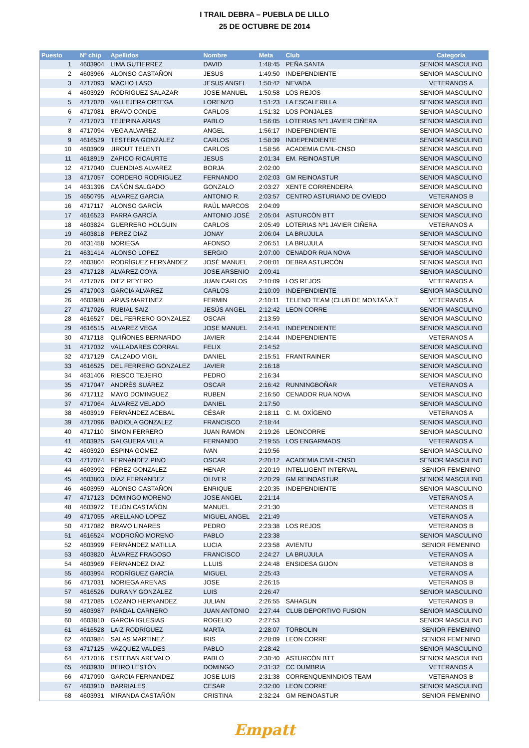I TRAIL DEBRA – PUEBLA DE LILLO
25 DE OCTUBRE DE 2014
| Puesto | Nº chip | Apellidos | Nombre | Meta | Club | Categoría |
| --- | --- | --- | --- | --- | --- | --- |
| 1 | 4603904 | LIMA GUTIERREZ | DAVID | 1:48:45 | PEÑA SANTA | SENIOR MASCULINO |
| 2 | 4603966 | ALONSO CASTAÑON | JESUS | 1:49:50 | INDEPENDIENTE | SENIOR MASCULINO |
| 3 | 4717093 | MACHO LASO | JESUS ANGEL | 1:50:42 | NEVADA | VETERANOS A |
| 4 | 4603929 | RODRIGUEZ SALAZAR | JOSE MANUEL | 1:50:58 | LOS REJOS | SENIOR MASCULINO |
| 5 | 4717020 | VALLEJERA ORTEGA | LORENZO | 1:51:23 | LA ESCALERILLA | SENIOR MASCULINO |
| 6 | 4717081 | BRAVO CONDE | CARLOS | 1:51:32 | LOS PONJALES | SENIOR MASCULINO |
| 7 | 4717073 | TEJERINA ARIAS | PABLO | 1:56:05 | LOTERIAS Nº1 JAVIER CIÑERA | SENIOR MASCULINO |
| 8 | 4717094 | VEGA ALVAREZ | ANGEL | 1:56:17 | INDEPENDIENTE | SENIOR MASCULINO |
| 9 | 4616529 | TESTERA GONZÁLEZ | CARLOS | 1:58:39 | INDEPENDIENTE | SENIOR MASCULINO |
| 10 | 4603909 | JIROUT TELENTI | CARLOS | 1:58:56 | ACADEMIA CIVIL-CNSO | SENIOR MASCULINO |
| 11 | 4618919 | ZAPICO RICAURTE | JESUS | 2:01:34 | EM. REINOASTUR | SENIOR MASCULINO |
| 12 | 4717040 | CUENDIAS ALVAREZ | BORJA | 2:02:00 | | SENIOR MASCULINO |
| 13 | 4717057 | CORDERO RODRIGUEZ | FERNANDO | 2:02:03 | GM REINOASTUR | SENIOR MASCULINO |
| 14 | 4631396 | CAÑÓN SALGADO | GONZALO | 2:03:27 | XENTE CORRENDERA | SENIOR MASCULINO |
| 15 | 4650795 | ALVAREZ GARCIA | ANTONIO R. | 2:03:57 | CENTRO ASTURIANO DE OVIEDO | VETERANOS B |
| 16 | 4717117 | ALONSO GARCÍA | RAÚL MARCOS | 2:04:09 | | SENIOR MASCULINO |
| 17 | 4616523 | PARRA GARCÍA | ANTONIO JOSÉ | 2:05:04 | ASTURCÓN BTT | SENIOR MASCULINO |
| 18 | 4603824 | GUERRERO HOLGUIN | CARLOS | 2:05:49 | LOTERIAS Nº1 JAVIER CIÑERA | VETERANOS A |
| 19 | 4603818 | PEREZ DIAZ | JONAY | 2:06:04 | LA BRUJULA | SENIOR MASCULINO |
| 20 | 4631458 | NORIEGA | AFONSO | 2:06:51 | LA BRUJULA | SENIOR MASCULINO |
| 21 | 4631414 | ALONSO LOPEZ | SERGIO | 2:07:00 | CENADOR RUA NOVA | SENIOR MASCULINO |
| 22 | 4603804 | RODRÍGUEZ FERNÁNDEZ | JOSÉ MANUEL | 2:08:01 | DEBRA ASTURCÓN | SENIOR MASCULINO |
| 23 | 4717128 | ALVAREZ COYA | JOSE ARSENIO | 2:09:41 | | SENIOR MASCULINO |
| 24 | 4717076 | DIEZ REYERO | JUAN CARLOS | 2:10:09 | LOS REJOS | VETERANOS A |
| 25 | 4717003 | GARCIA ALVAREZ | CARLOS | 2:10:09 | INDEPENDIENTE | SENIOR MASCULINO |
| 26 | 4603988 | ARIAS MARTINEZ | FERMIN | 2:10:11 | TELENO TEAM (CLUB DE MONTAÑA T | VETERANOS A |
| 27 | 4717026 | RUBIAL SAIZ | JESÚS ANGEL | 2:12:42 | LEON CORRE | SENIOR MASCULINO |
| 28 | 4616527 | DEL FERRERO GONZALEZ | OSCAR | 2:13:59 | | SENIOR MASCULINO |
| 29 | 4616515 | ALVAREZ VEGA | JOSE MANUEL | 2:14:41 | INDEPENDIENTE | SENIOR MASCULINO |
| 30 | 4717118 | QUIÑONES BERNARDO | JAVIER | 2:14:44 | INDEPENDIENTE | VETERANOS A |
| 31 | 4717032 | VALLADARES CORRAL | FELIX | 2:14:52 | | SENIOR MASCULINO |
| 32 | 4717129 | CALZADO VIGIL | DANIEL | 2:15:51 | FRANTRAINER | SENIOR MASCULINO |
| 33 | 4616525 | DEL FERRERO GONZALEZ | JAVIER | 2:16:18 | | SENIOR MASCULINO |
| 34 | 4631406 | RIESCO TEJEIRO | PEDRO | 2:16:34 | | SENIOR MASCULINO |
| 35 | 4717047 | ANDRÉS SUÁREZ | OSCAR | 2:16:42 | RUNNINGBOÑAR | VETERANOS A |
| 36 | 4717112 | MAYO DOMINGUEZ | RUBEN | 2:16:50 | CENADOR RUA NOVA | SENIOR MASCULINO |
| 37 | 4717064 | ÁLVAREZ VELADO | DANIEL | 2:17:50 | | SENIOR MASCULINO |
| 38 | 4603919 | FERNÁNDEZ ACEBAL | CÉSAR | 2:18:11 | C. M. OXÍGENO | VETERANOS A |
| 39 | 4717096 | BADIOLA GONZALEZ | FRANCISCO | 2:18:44 | | SENIOR MASCULINO |
| 40 | 4717110 | SIMON FERRERO | JUAN RAMON | 2:19:26 | LEONCORRE | SENIOR MASCULINO |
| 41 | 4603925 | GALGUERA VILLA | FERNANDO | 2:19:55 | LOS ENGARMAOS | VETERANOS A |
| 42 | 4603920 | ESPINA GOMEZ | IVAN | 2:19:56 | | SENIOR MASCULINO |
| 43 | 4717074 | FERNANDEZ PINO | OSCAR | 2:20:12 | ACADEMIA CIVIL-CNSO | SENIOR MASCULINO |
| 44 | 4603992 | PÉREZ GONZALEZ | HENAR | 2:20:19 | INTELLIGENT INTERVAL | SENIOR FEMENINO |
| 45 | 4603803 | DIAZ FERNANDEZ | OLIVER | 2:20:29 | GM REINOASTUR | SENIOR MASCULINO |
| 46 | 4603959 | ALONSO CASTAÑON | ENRIQUE | 2:20:35 | INDEPENDIENTE | SENIOR MASCULINO |
| 47 | 4717123 | DOMINGO MORENO | JOSE ANGEL | 2:21:14 | | VETERANOS A |
| 48 | 4603972 | TEJÓN CASTAÑÓN | MANUEL | 2:21:30 | | VETERANOS B |
| 49 | 4717055 | ARELLANO LOPEZ | MIGUEL ANGEL | 2:21:49 | | VETERANOS A |
| 50 | 4717082 | BRAVO LINARES | PEDRO | 2:23:38 | LOS REJOS | VETERANOS B |
| 51 | 4616524 | MODROÑO MORENO | PABLO | 2:23:38 | | SENIOR MASCULINO |
| 52 | 4603999 | FERNÁNDEZ MATILLA | LUCIA | 2:23:58 | AVIENTU | SENIOR FEMENINO |
| 53 | 4603820 | ÁLVAREZ FRAGOSO | FRANCISCO | 2:24:27 | LA BRUJULA | VETERANOS A |
| 54 | 4603969 | FERNANDEZ DIAZ | L.LUIS | 2:24:48 | ENSIDESA GIJON | VETERANOS B |
| 55 | 4603994 | RODRÍGUEZ GARCÍA | MIGUEL | 2:25:43 | | VETERANOS A |
| 56 | 4717031 | NORIEGA ARENAS | JOSE | 2:26:15 | | VETERANOS B |
| 57 | 4616526 | DURANY GONZÁLEZ | LUIS | 2:26:47 | | SENIOR MASCULINO |
| 58 | 4717085 | LOZANO HERNANDEZ | JULIAN | 2:26:55 | SAHAGUN | VETERANOS B |
| 59 | 4603987 | PARDAL CARNERO | JUAN ANTONIO | 2:27:44 | CLUB DEPORTIVO FUSION | SENIOR MASCULINO |
| 60 | 4603810 | GARCIA IGLESIAS | ROGELIO | 2:27:53 | | SENIOR MASCULINO |
| 61 | 4616528 | LAIZ RODRÍGUEZ | MARTA | 2:28:07 | TORBOLIN | SENIOR FEMENINO |
| 62 | 4603984 | SALAS MARTINEZ | IRIS | 2:28:09 | LEON CORRE | SENIOR FEMENINO |
| 63 | 4717125 | VAZQUEZ VALDES | PABLO | 2:28:42 | | SENIOR MASCULINO |
| 64 | 4717016 | ESTEBAN AREVALO | PABLO | 2:30:40 | ASTURCÓN BTT | SENIOR MASCULINO |
| 65 | 4603930 | BEIRO LESTÓN | DOMINGO | 2:31:32 | CC DUMBRIA | VETERANOS A |
| 66 | 4717090 | GARCIA FERNANDEZ | JOSE LUIS | 2:31:38 | CORRENQUENINDIOS TEAM | VETERANOS B |
| 67 | 4603910 | BARRIALES | CESAR | 2:32:00 | LEON CORRE | SENIOR MASCULINO |
| 68 | 4603931 | MIRANDA CASTAÑÓN | CRISTINA | 2:32:24 | GM REINOASTUR | SENIOR FEMENINO |
Empatt